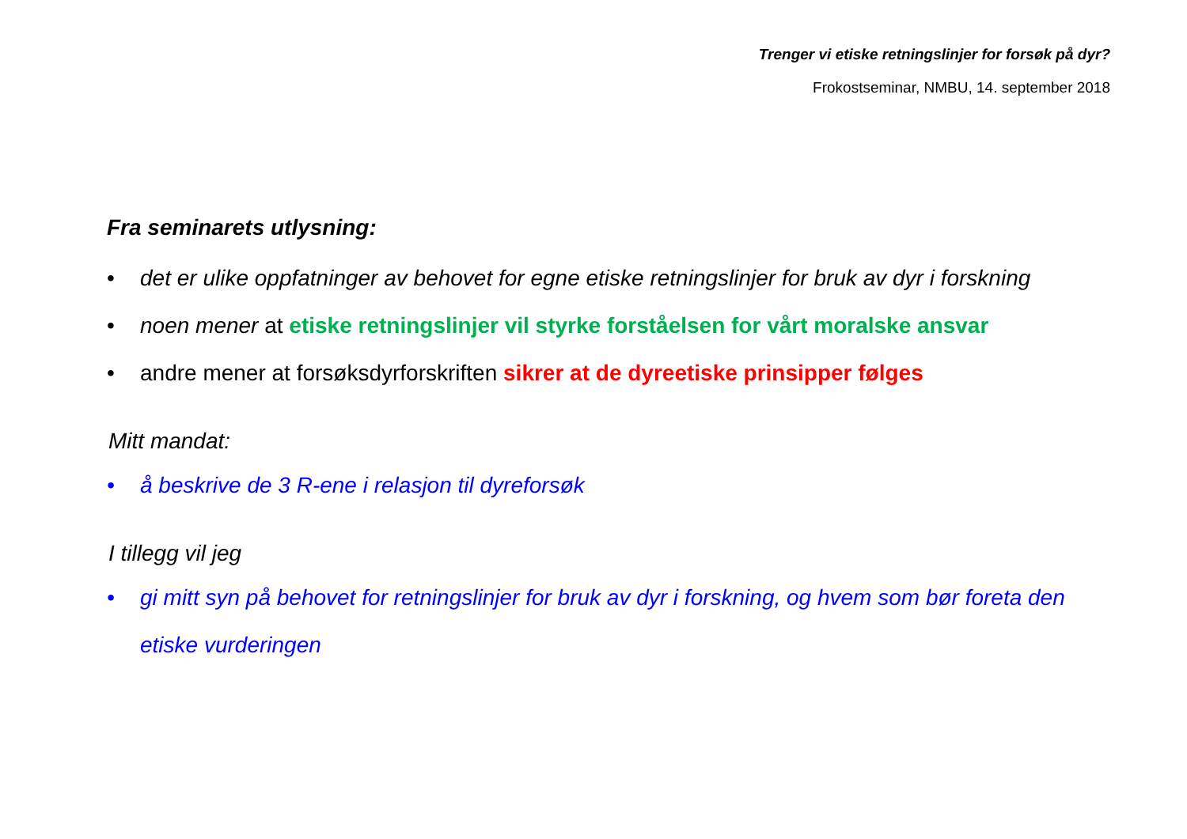Trenger vi etiske retningslinjer for forsøk på dyr?
Frokostseminar, NMBU, 14. september 2018
Fra seminarets utlysning:
• det er ulike oppfatninger av behovet for egne etiske retningslinjer for bruk av dyr i forskning
• noen mener at etiske retningslinjer vil styrke forståelsen for vårt moralske ansvar
• andre mener at forsøksdyrforskriften sikrer at de dyreetiske prinsipper følges
Mitt mandat:
• å beskrive de 3 R-ene i relasjon til dyreforsøk
I tillegg vil jeg
• gi mitt syn på behovet for retningslinjer for bruk av dyr i forskning, og hvem som bør foreta den etiske vurderingen